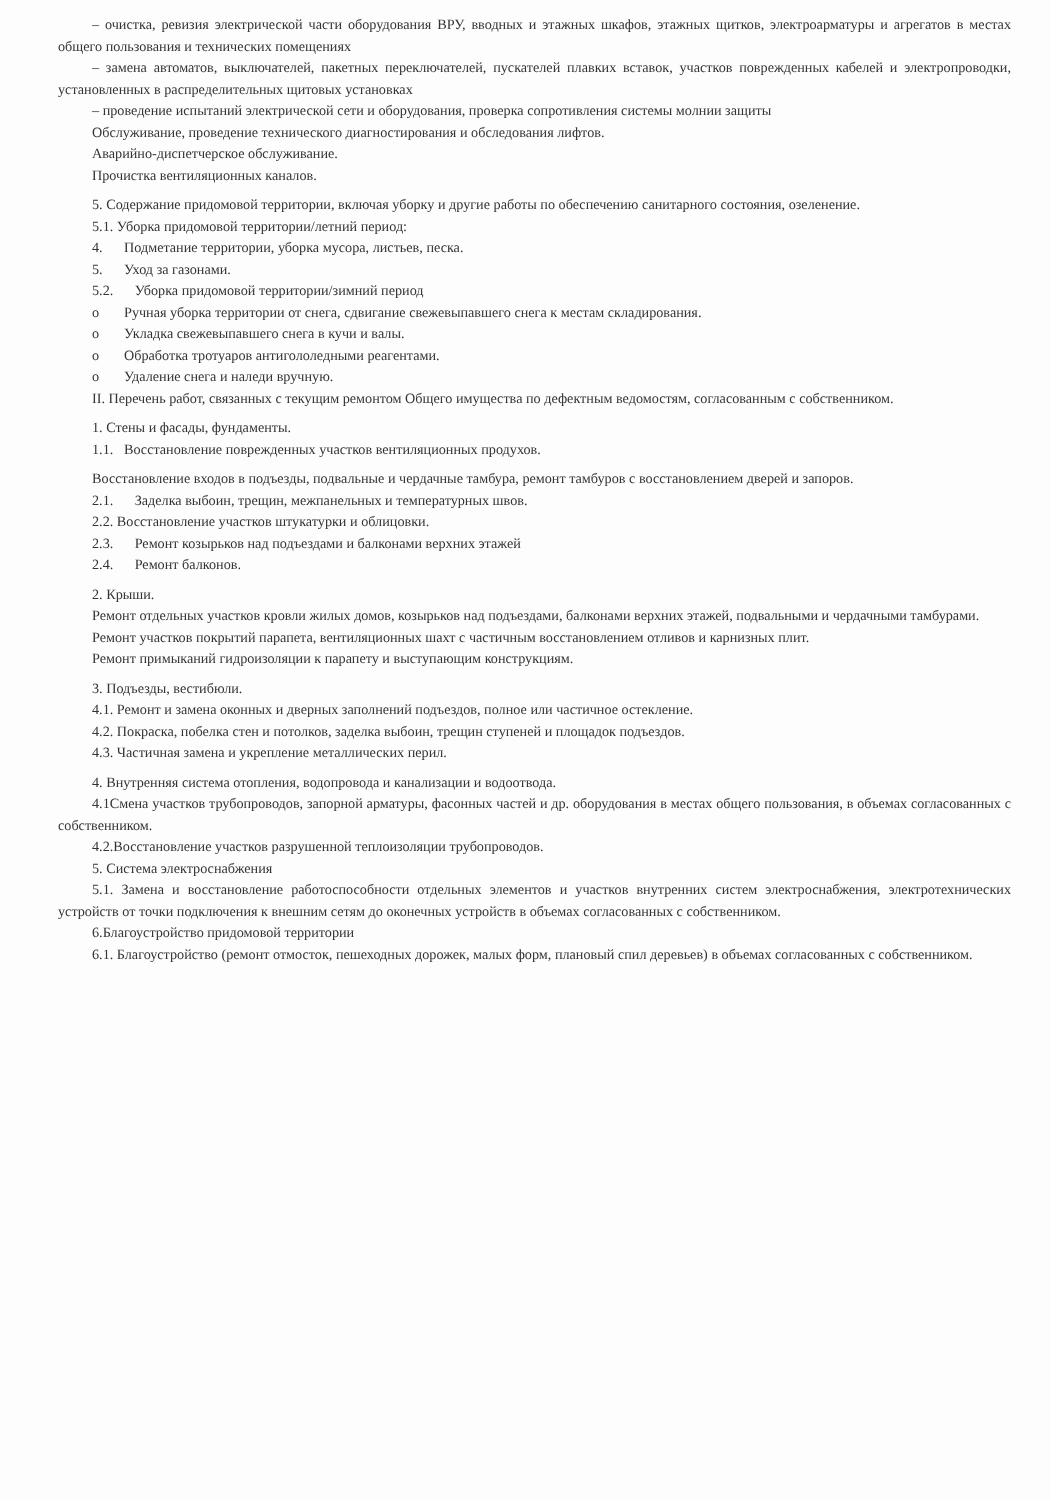– очистка, ревизия электрической части оборудования ВРУ, вводных и этажных шкафов, этажных щитков, электроарматуры и агрегатов в местах общего пользования и технических помещениях
– замена автоматов, выключателей, пакетных переключателей, пускателей плавких вставок, участков поврежденных кабелей и электропроводки, установленных в распределительных щитовых установках
– проведение испытаний электрической сети и оборудования, проверка сопротивления системы молнии защиты
Обслуживание, проведение технического диагностирования и обследования лифтов.
Аварийно-диспетчерское обслуживание.
Прочистка вентиляционных каналов.
5. Содержание придомовой территории, включая уборку и другие работы по обеспечению санитарного состояния, озеленение.
5.1. Уборка придомовой территории/летний период:
4. Подметание территории, уборка мусора, листьев, песка.
5. Уход за газонами.
5.2. Уборка придомовой территории/зимний период
o Ручная уборка территории от снега, сдвигание свежевыпавшего снега к местам складирования.
o Укладка свежевыпавшего снега в кучи и валы.
o Обработка тротуаров антигололедными реагентами.
o Удаление снега и наледи вручную.
II. Перечень работ, связанных с текущим ремонтом Общего имущества по дефектным ведомостям, согласованным с собственником.
1. Стены и фасады, фундаменты.
1.1. Восстановление поврежденных участков вентиляционных продухов.
Восстановление входов в подъезды, подвальные и чердачные тамбура, ремонт тамбуров с восстановлением дверей и запоров.
2.1. Заделка выбоин, трещин, межпанельных и температурных швов.
2.2. Восстановление участков штукатурки и облицовки.
2.3. Ремонт козырьков над подъездами и балконами верхних этажей
2.4. Ремонт балконов.
2. Крыши.
Ремонт отдельных участков кровли жилых домов, козырьков над подъездами, балконами верхних этажей, подвальными и чердачными тамбурами.
Ремонт участков покрытий парапета, вентиляционных шахт с частичным восстановлением отливов и карнизных плит.
Ремонт примыканий гидроизоляции к парапету и выступающим конструкциям.
3. Подъезды, вестибюли.
4.1. Ремонт и замена оконных и дверных заполнений подъездов, полное или частичное остекление.
4.2. Покраска, побелка стен и потолков, заделка выбоин, трещин ступеней и площадок подъездов.
4.3. Частичная замена и укрепление металлических перил.
4. Внутренняя система отопления, водопровода и канализации и водоотвода.
4.1Смена участков трубопроводов, запорной арматуры, фасонных частей и др. оборудования в местах общего пользования, в объемах согласованных с собственником.
4.2.Восстановление участков разрушенной теплоизоляции трубопроводов.
5. Система электроснабжения
5.1. Замена и восстановление работоспособности отдельных элементов и участков внутренних систем электроснабжения, электротехнических устройств от точки подключения к внешним сетям до оконечных устройств в объемах согласованных с собственником.
6.Благоустройство придомовой территории
6.1. Благоустройство (ремонт отмосток, пешеходных дорожек, малых форм, плановый спил деревьев) в объемах согласованных с собственником.